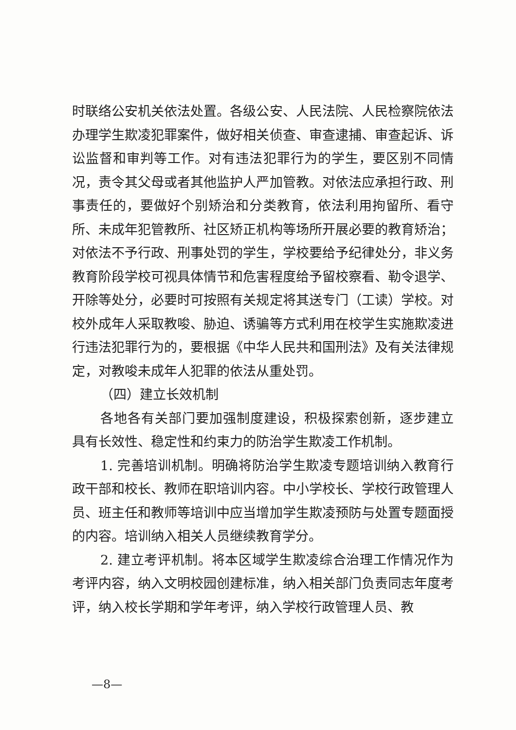时联络公安机关依法处置。各级公安、人民法院、人民检察院依法办理学生欺凌犯罪案件，做好相关侦查、审查逮捕、审查起诉、诉讼监督和审判等工作。对有违法犯罪行为的学生，要区别不同情况，责令其父母或者其他监护人严加管教。对依法应承担行政、刑事责任的，要做好个别矫治和分类教育，依法利用拘留所、看守所、未成年犯管教所、社区矫正机构等场所开展必要的教育矫治；对依法不予行政、刑事处罚的学生，学校要给予纪律处分，非义务教育阶段学校可视具体情节和危害程度给予留校察看、勒令退学、开除等处分，必要时可按照有关规定将其送专门（工读）学校。对校外成年人采取教唆、胁迫、诱骗等方式利用在校学生实施欺凌进行违法犯罪行为的，要根据《中华人民共和国刑法》及有关法律规定，对教唆未成年人犯罪的依法从重处罚。
（四）建立长效机制
各地各有关部门要加强制度建设，积极探索创新，逐步建立具有长效性、稳定性和约束力的防治学生欺凌工作机制。
1. 完善培训机制。明确将防治学生欺凌专题培训纳入教育行政干部和校长、教师在职培训内容。中小学校长、学校行政管理人员、班主任和教师等培训中应当增加学生欺凌预防与处置专题面授的内容。培训纳入相关人员继续教育学分。
2. 建立考评机制。将本区域学生欺凌综合治理工作情况作为考评内容，纳入文明校园创建标准，纳入相关部门负责同志年度考评，纳入校长学期和学年考评，纳入学校行政管理人员、教
—8—